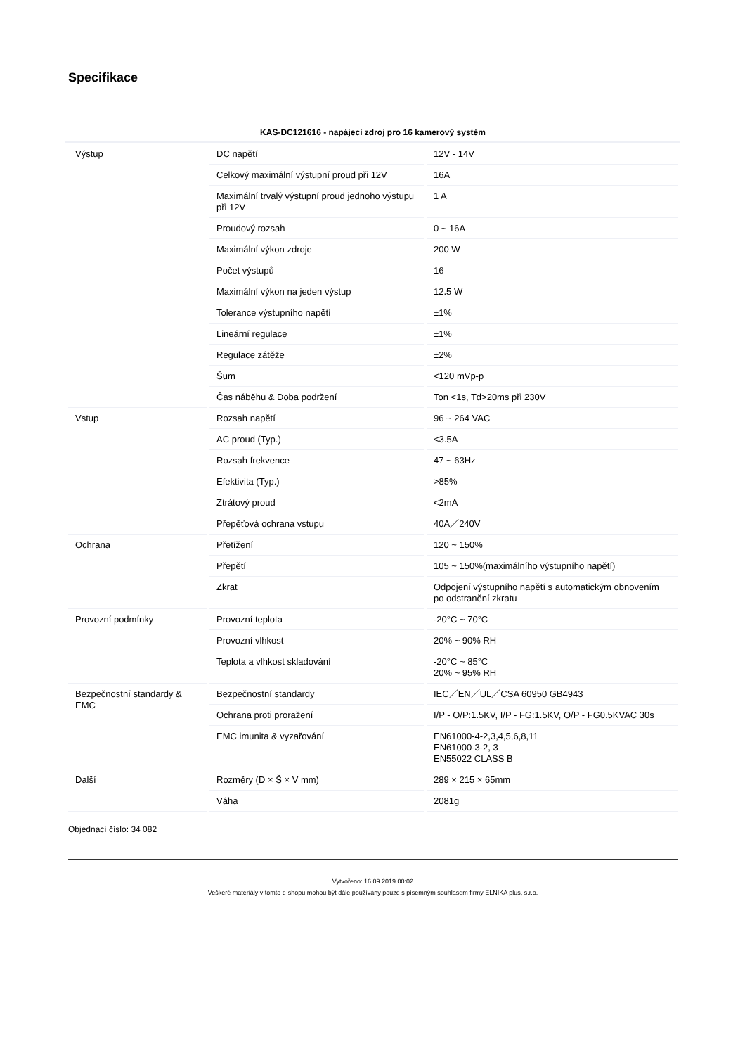Specifikace
KAS-DC121616 - napájecí zdroj pro 16 kamerový systém
| Výstup | DC napětí | 12V - 14V |
| | Celkový maximální výstupní proud při 12V | 16A |
| | Maximální trvalý výstupní proud jednoho výstupu při 12V | 1 A |
| | Proudový rozsah | 0 ~ 16A |
| | Maximální výkon zdroje | 200 W |
| | Počet výstupů | 16 |
| | Maximální výkon na jeden výstup | 12.5 W |
| | Tolerance výstupního napětí | ±1% |
| | Lineární regulace | ±1% |
| | Regulace zátěže | ±2% |
| | Šum | <120 mVp-p |
| | Čas náběhu & Doba podržení | Ton <1s, Td>20ms při 230V |
| Vstup | Rozsah napětí | 96 ~ 264 VAC |
| | AC proud (Typ.) | <3.5A |
| | Rozsah frekvence | 47 ~ 63Hz |
| | Efektivita (Typ.) | >85% |
| | Ztrátový proud | <2mA |
| | Přepěťová ochrana vstupu | 40A／240V |
| Ochrana | Přetížení | 120 ~ 150% |
| | Přepětí | 105 ~ 150%(maximálního výstupního napětí) |
| | Zkrat | Odpojení výstupního napětí s automatickým obnovením po odstranění zkratu |
| Provozní podmínky | Provozní teplota | -20°C ~ 70°C |
| | Provozní vlhkost | 20% ~ 90% RH |
| | Teplota a vlhkost skladování | -20°C ~ 85°C 20% ~ 95% RH |
| Bezpečnostní standardy & EMC | Bezpečnostní standardy | IEC／EN／UL／CSA 60950 GB4943 |
| | Ochrana proti proražení | I/P - O/P:1.5KV, I/P - FG:1.5KV, O/P - FG0.5KVAC 30s |
| | EMC imunita & vyzařování | EN61000-4-2,3,4,5,6,8,11 EN61000-3-2, 3 EN55022 CLASS B |
| Další | Rozměry (D × Š × V mm) | 289 × 215 × 65mm |
| | Váha | 2081g |
Objednací číslo: 34 082
Vytvořeno: 16.09.2019 00:02
Veškeré materiály v tomto e-shopu mohou být dále používány pouze s písemným souhlasem firmy ELNIKA plus, s.r.o.